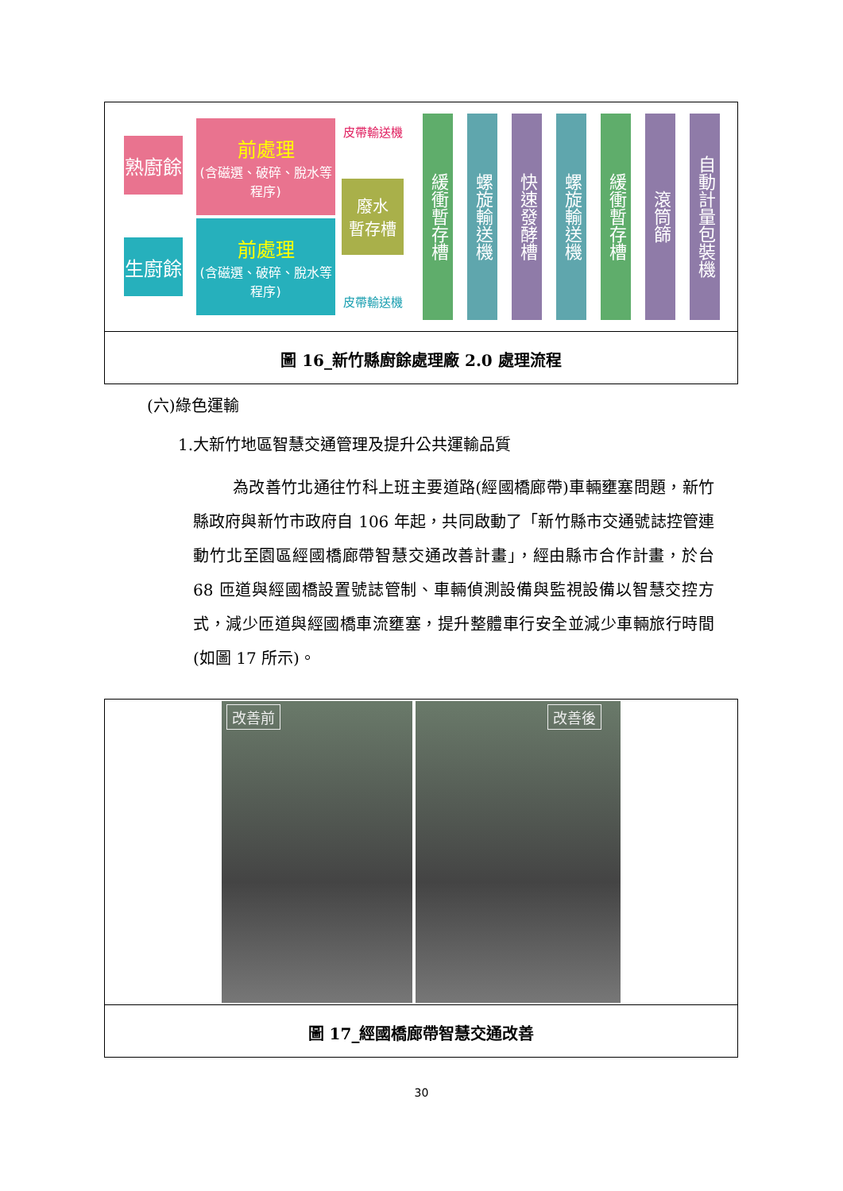熟廚餘
生廚餘
前處理
(含磁選、破碎、脫水等程序)
前處理
(含磁選、破碎、脫水等程序)
皮帶輸送機
皮帶輸送機
廢水
暫存槽
緩衝暫存槽
螺旋輸送機
快速發酵槽
螺旋輸送機
緩衝暫存槽
滾筒篩
自動計量包裝機
圖 16_新竹縣廚餘處理廠 2.0 處理流程
(六)綠色運輸
1.大新竹地區智慧交通管理及提升公共運輸品質
為改善竹北通往竹科上班主要道路(經國橋廊帶)車輛壅塞問題，新竹縣政府與新竹市政府自 106 年起，共同啟動了「新竹縣市交通號誌控管連動竹北至園區經國橋廊帶智慧交通改善計畫」，經由縣市合作計畫，於台 68 匝道與經國橋設置號誌管制、車輛偵測設備與監視設備以智慧交控方式，減少匝道與經國橋車流壅塞，提升整體車行安全並減少車輛旅行時間(如圖 17 所示)。
改善前
改善後
圖 17_經國橋廊帶智慧交通改善
30